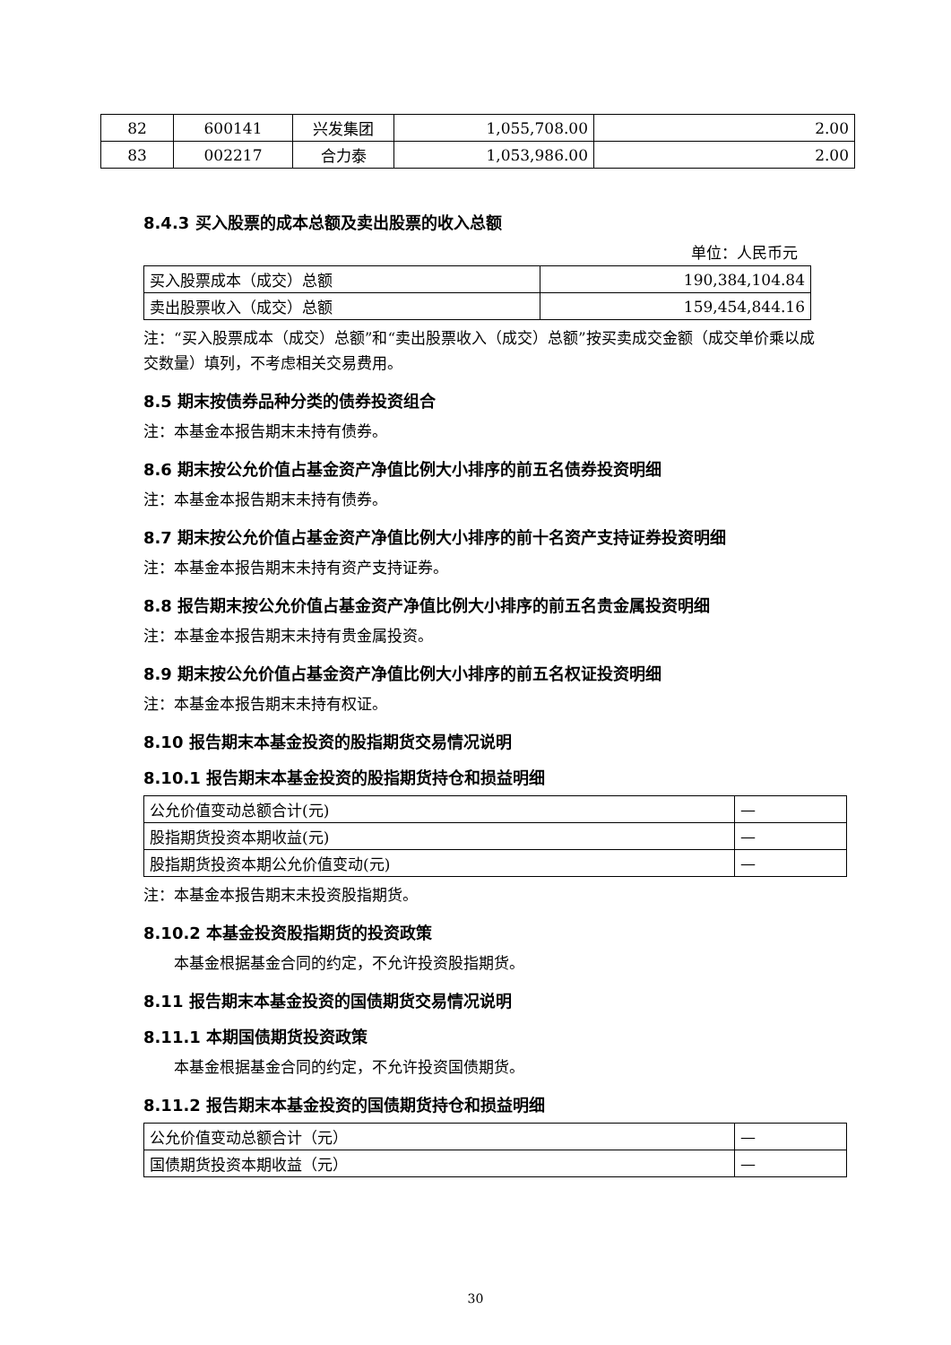| 82 | 600141 | 兴发集团 | 1,055,708.00 | 2.00 |
| 83 | 002217 | 合力泰 | 1,053,986.00 | 2.00 |
8.4.3 买入股票的成本总额及卖出股票的收入总额
单位：人民币元
| 买入股票成本（成交）总额 | 190,384,104.84 |
| 卖出股票收入（成交）总额 | 159,454,844.16 |
注：“买入股票成本（成交）总额”和“卖出股票收入（成交）总额”按买卖成交金额（成交单价乘以成交数量）填列，不考虑相关交易费用。
8.5 期末按债券品种分类的债券投资组合
注：本基金本报告期末未持有债券。
8.6 期末按公允价值占基金资产净值比例大小排序的前五名债券投资明细
注：本基金本报告期末未持有债券。
8.7 期末按公允价值占基金资产净值比例大小排序的前十名资产支持证券投资明细
注：本基金本报告期末未持有资产支持证券。
8.8 报告期末按公允价值占基金资产净值比例大小排序的前五名贵金属投资明细
注：本基金本报告期末未持有贵金属投资。
8.9 期末按公允价值占基金资产净值比例大小排序的前五名权证投资明细
注：本基金本报告期末未持有权证。
8.10 报告期末本基金投资的股指期货交易情况说明
8.10.1 报告期末本基金投资的股指期货持仓和损益明细
| 公允价值变动总额合计(元) | — |
| 股指期货投资本期收益(元) | — |
| 股指期货投资本期公允价值变动(元) | — |
注：本基金本报告期末未投资股指期货。
8.10.2 本基金投资股指期货的投资政策
本基金根据基金合同的约定，不允许投资股指期货。
8.11 报告期末本基金投资的国债期货交易情况说明
8.11.1 本期国债期货投资政策
本基金根据基金合同的约定，不允许投资国债期货。
8.11.2 报告期末本基金投资的国债期货持仓和损益明细
| 公允价值变动总额合计（元） | — |
| 国债期货投资本期收益（元） | — |
30